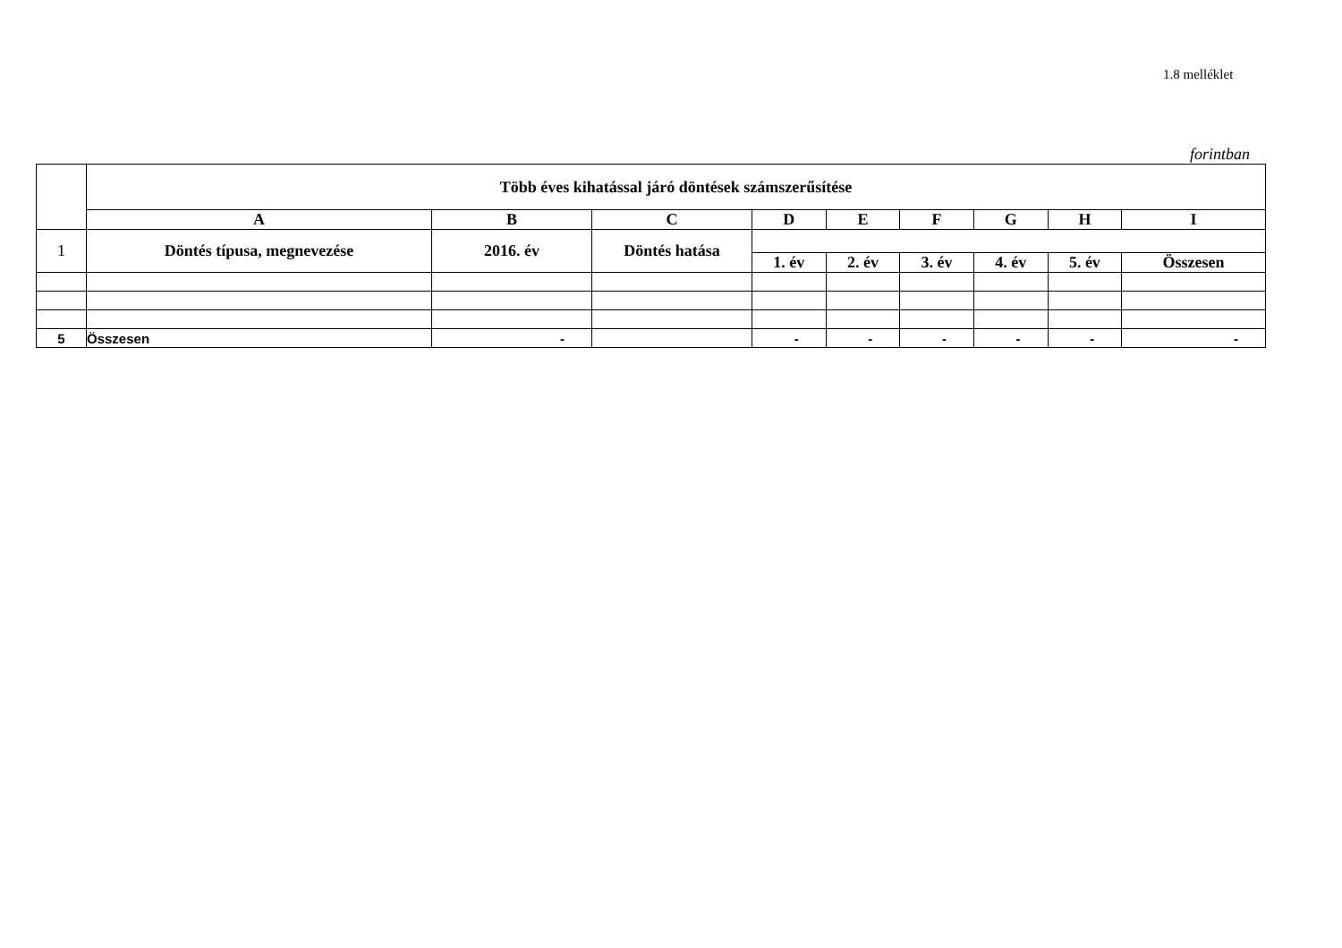1.8 melléklet
forintban
| | Több éves kihatással járó döntések számszerűsítése | | | | | | | | |
| | A | B | C | D | E | F | G | H | I |
| 1 | Döntés típusa, megnevezése | 2016. év | Döntés hatása | | | | | | |
| | | | | 1. év | 2. év | 3. év | 4. év | 5. év | Összesen |
| 5 | Összesen | - | | - | - | - | - | - | - |